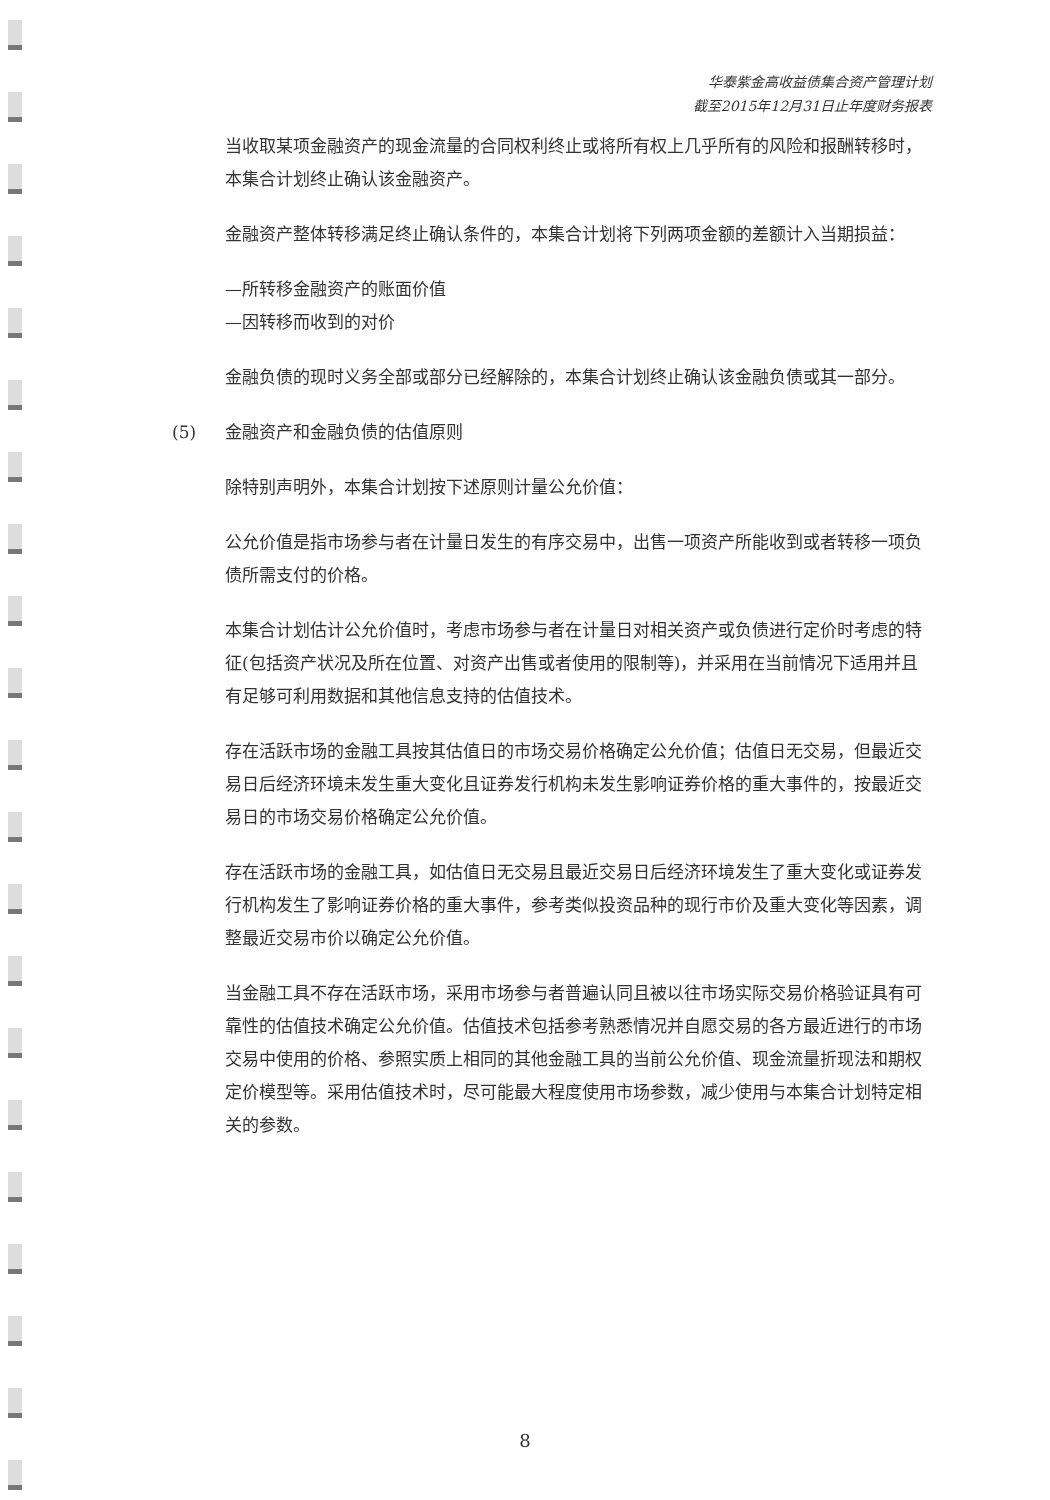华泰紫金高收益债集合资产管理计划
截至2015年12月31日止年度财务报表
当收取某项金融资产的现金流量的合同权利终止或将所有权上几乎所有的风险和报酬转移时，本集合计划终止确认该金融资产。
金融资产整体转移满足终止确认条件的，本集合计划将下列两项金额的差额计入当期损益：
—所转移金融资产的账面价值
—因转移而收到的对价
金融负债的现时义务全部或部分已经解除的，本集合计划终止确认该金融负债或其一部分。
(5) 金融资产和金融负债的估值原则
除特别声明外，本集合计划按下述原则计量公允价值：
公允价值是指市场参与者在计量日发生的有序交易中，出售一项资产所能收到或者转移一项负债所需支付的价格。
本集合计划估计公允价值时，考虑市场参与者在计量日对相关资产或负债进行定价时考虑的特征(包括资产状况及所在位置、对资产出售或者使用的限制等)，并采用在当前情况下适用并且有足够可利用数据和其他信息支持的估值技术。
存在活跃市场的金融工具按其估值日的市场交易价格确定公允价值；估值日无交易，但最近交易日后经济环境未发生重大变化且证券发行机构未发生影响证券价格的重大事件的，按最近交易日的市场交易价格确定公允价值。
存在活跃市场的金融工具，如估值日无交易且最近交易日后经济环境发生了重大变化或证券发行机构发生了影响证券价格的重大事件，参考类似投资品种的现行市价及重大变化等因素，调整最近交易市价以确定公允价值。
当金融工具不存在活跃市场，采用市场参与者普遍认同且被以往市场实际交易价格验证具有可靠性的估值技术确定公允价值。估值技术包括参考熟悉情况并自愿交易的各方最近进行的市场交易中使用的价格、参照实质上相同的其他金融工具的当前公允价值、现金流量折现法和期权定价模型等。采用估值技术时，尽可能最大程度使用市场参数，减少使用与本集合计划特定相关的参数。
8